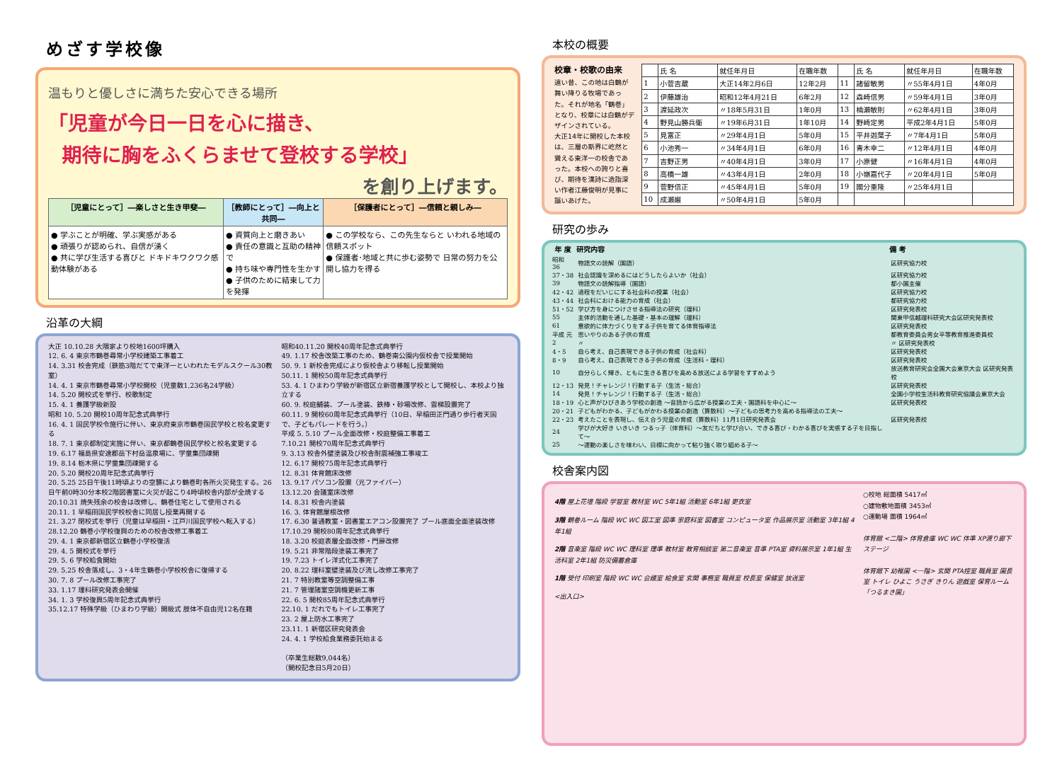めざす学校像
温もりと優しさに満ちた安心できる場所
「児童が今日一日を心に描き、
期待に胸をふくらませて登校する学校」
を創り上げます。
| ［児童にとって］―楽しさと生き甲斐― | ［教師にとって］―向上と共同― | ［保護者にとって］―信頼と親しみ― |
| --- | --- | --- |
| ● 学ぶことが明確、学ぶ実感がある ● 頑張りが認められ、自信が湧く ● 共に学び生活する喜びと ドキドキワクワク感動体験がある | ● 資質向上と磨きあい ● 責任の意識と互助の精神で ● 持ち味や専門性を生かす ● 子供のために結束して力を発揮 | ● この学校なら、この先生ならと いわれる地域の信頼スポット ● 保護者･地域と共に歩む姿勢で 日常の努力を公開し協力を得る |
沿革の大綱
大正 10.10.28 大隈家より校地1600坪購入
12. 6. 4 東京市鶴巻尋常小学校建築工事着工
14. 3.31 校舎完成（鉄筋3階だてで東洋一といわれたモデルスクール30教室）
14. 4. 1 東京市鶴巻尋常小学校開校（児童数1,236名24学級）
14. 5.20 開校式を挙行、校歌制定
15. 4. 1 養護学級新設
昭和 10. 5.20 開校10周年記念式典挙行
16. 4. 1 国民学校令施行に伴い、東京府東京市鶴巻国民学校と校名変更する
18. 7. 1 東京都制定実施に伴い、東京都鶴巻国民学校と校名変更する
19. 6.17 福島県安達郡岳下村岳温泉場に、学童集団疎開
19. 8.14 栃木県に学童集団疎開する
20. 5.20 開校20周年記念式典挙行
20. 5.25 25日午後11時頃よりの空襲により鶴巻町各所火災発生する。26日午前0時30分本校2階図書室に火災が起こり4時頃校舎内部が全焼する
20.10.31 焼失残余の校舎は改修し、鶴巻住宅として使用される
20.11. 1 早稲田国民学校校舎に同居し授業再開する
21. 3.27 閉校式を挙行（児童は早稲田・江戸川国民学校へ転入する）
28.12.20 鶴巻小学校復興のための校舎改修工事着工
29. 4. 1 東京都新宿区立鶴巻小学校復活
29. 4. 5 開校式を挙行
29. 5. 6 学校給食開始
29. 5.25 校舎落成し、3・4年生鶴巻小学校校舎に復帰する
30. 7. 8 プール改修工事完了
33. 1.17 理科研究発表会開催
34. 1. 3 学校復興5周年記念式典挙行
35.12.17 特殊学級（ひまわり学級）開級式 肢体不自由児12名在籍
昭和40.11.20 開校40周年記念式典挙行
49. 1.17 校舎改築工事のため、鶴巻南公園内仮校舎で授業開始
50. 9. 1 新校舎完成により仮校舎より移転し授業開始
50.11. 1 開校50周年記念式典挙行
53. 4. 1 ひまわり学級が新宿区立新宿養護学校として開校し、本校より独立する
60. 9. 校庭舗装、プール塗装、鉄棒・砂場改修、雲梯設置完了
60.11. 9 開校60周年記念式典挙行（10日、早稲田正門通り歩行者天国で、子どもパレードを行う。）
平成 5. 5.10 プール全面改修・校庭整備工事着工
7.10.21 開校70周年記念式典挙行
9. 3.13 校舎外壁塗装及び校舎耐震補強工事竣工
12. 6.17 開校75周年記念式典挙行
12. 8.31 体育館床改修
13. 9.17 パソコン設置（光ファイバー）
13.12.20 会議室床改修
14. 8.31 校舎内塗装
16. 3. 体育館屋根改修
17. 6.30 普通教室・図書室エアコン設置完了 プール底面全面塗装改修
17.10.29 開校80周年記念式典挙行
18. 3.20 校庭表層全面改修・門扉改修
19. 5.21 非常階段塗装工事完了
19. 7.23 トイレ洋式化工事完了
20. 8.22 理科室壁塗装及び流し改修工事完了
21. 7 特別教室等空調整備工事
21. 7 管理諸室空調機更新工事
22. 6. 5 開校85周年記念式典挙行
22.10. 1 だれでもトイレ工事完了
23. 2 屋上防水工事完了
23.11. 1 新宿区研究発表会
24. 4. 1 学校給食業務委託始まる
（卒業生総数9,044名）
（開校記念日5月20日）
本校の概要
校章・校歌の由来
遠い昔、この地は白鶴が舞い降りる牧場であった。それが地名「鶴巻」となり、校章には白鶴がデザインされている。
大正14年に開校した本校は、三層の斯界に屹然と聳える東洋一の校舎であった。本校への誇りと喜び、期待を漢詩に造詣深い作者江藤俊明が見事に謳いあげた。
| | 氏 名 | 就任年月日 | 在職年数 | | 氏 名 | 就任年月日 | 在職年数 |
| 1 | 小菅吉蔵 | 大正14年2月6日 | 12年2月 | 11 | 諸留敏男 | 〃55年4月1日 | 4年0月 |
| 2 | 伊藤雄治 | 昭和12年4月21日 | 6年2月 | 12 | 森崎信男 | 〃59年4月1日 | 3年0月 |
| 3 | 渡延政次 | 〃18年5月31日 | 1年0月 | 13 | 楠瀬敏則 | 〃62年4月1日 | 3年0月 |
| 4 | 野見山勝兵衛 | 〃19年6月31日 | 1年10月 | 14 | 野崎定男 | 平成2年4月1日 | 5年0月 |
| 5 | 見富正 | 〃29年4月1日 | 5年0月 | 15 | 平井迦葉子 | 〃7年4月1日 | 5年0月 |
| 6 | 小池秀一 | 〃34年4月1日 | 6年0月 | 16 | 青木幸二 | 〃12年4月1日 | 4年0月 |
| 7 | 吉野正男 | 〃40年4月1日 | 3年0月 | 17 | 小原健 | 〃16年4月1日 | 4年0月 |
| 8 | 高橋一雄 | 〃43年4月1日 | 2年0月 | 18 | 小嶺嘉代子 | 〃20年4月1日 | 5年0月 |
| 9 | 菅野信正 | 〃45年4月1日 | 5年0月 | 19 | 國分重隆 | 〃25年4月1日 | |
| 10 | 成瀬巌 | 〃50年4月1日 | 5年0月 | | | | |
研究の歩み
| 年 度 | 研究内容 | 備 考 |
| --- | --- | --- |
| 昭和 36 | 物語文の読解（国語） | 区研究協力校 |
| 37・38 | 社会認識を深めるにはどうしたらよいか（社会） | 区研究協力校 |
| 39 | 物語文の読解指導（国語） | 都小国主催 |
| 42・42 | 過程をだいじにする社会科の授業（社会） | 区研究協力校 |
| 43・44 | 社会科における能力の育成（社会） | 都研究協力校 |
| 51・52 | 学び方を身につけさせる指導法の研究（理科） | 区研究発表校 |
| 55 | 主体的活動を通した基礎・基本の理解（理科） | 関東甲信越理科研究大会区研究発表校 |
| 61 | 意欲的に体力づくりをする子供を育てる体育指導法 | 区研究発表校 |
| 平成 元 | 思いやりのある子供の育成 | 都教育委員会男女平等教育推進委員校 |
| 2 | 〃 | 〃 区研究発表校 |
| 4・5 | 自ら考え、自己表現できる子供の育成（社会科） | 区研究発表校 |
| 8・9 | 自ら考え、自己表現できる子供の育成（生活科・理科） | 区研究発表校 |
| 10 | 自分らしく輝き、ともに生きる喜びを高める放送による学習をすすめよう | 放送教育研究会全国大会東京大会 区研究発表校 |
| 12・13 | 発見！チャレンジ！行動する子（生活・総合） | 区研究発表校 |
| 14 | 発見！チャレンジ！行動する子（生活・総合） | 全国小学校生活科教育研究協議会東京大会 |
| 18・19 | 心と声がひびきあう学校の創造 ～音読から広がる授業の工夫・国語科を中心に～ | 区研究発表校 |
| 20・21 | 子どもがわかる、子どもがかわる授業の創造（算数科）～子どもの思考力を高める指導法の工夫～ | |
| 22・23 | 考えたことを表現し、伝え合う児童の育成（算数科）11月1日研究発表会 | 区研究発表校 |
| 24 | 学びが大好き いきいき つるっ子（体育科）～友だちと学び合い、できる喜び・わかる喜びを実感する子を目指して～ | |
| 25 | ～運動の楽しさを味わい、目標に向かって粘り強く取り組める子～ | |
校舎案内図
4階 屋上花壇 階段 学習室 教材室 WC 5年1組 活動室 6年1組 更衣室
3階 鶴巻ルーム 階段 WC WC 図工室 図準 家庭科室 図書室 コンピュータ室 作品展示室 活動室 3年1組 4年1組
2階 音楽室 階段 WC WC 理科室 理準 教材室 教育相談室 第二音楽室 音準 PTA室 資料展示室 1年1組 生活科室 2年1組 防災備蓄倉庫
1階 受付 印刷室 階段 WC WC 会議室 給食室 玄関 事務室 職員室 校長室 保健室 放送室
<出入口>
○校地 総面積 5417㎡
○建物敷地面積 3453㎡
○運動場 面積 1964㎡
体育館 <二階> 体育倉庫 WC WC 体準 XP渡り廊下 ステージ
体育館下 幼稚園 <一階> 玄関 PTA控室 職員室 園長室 トイレ ひよこ うさぎ きりん 遊戯室 保育ルーム「つるまき園」